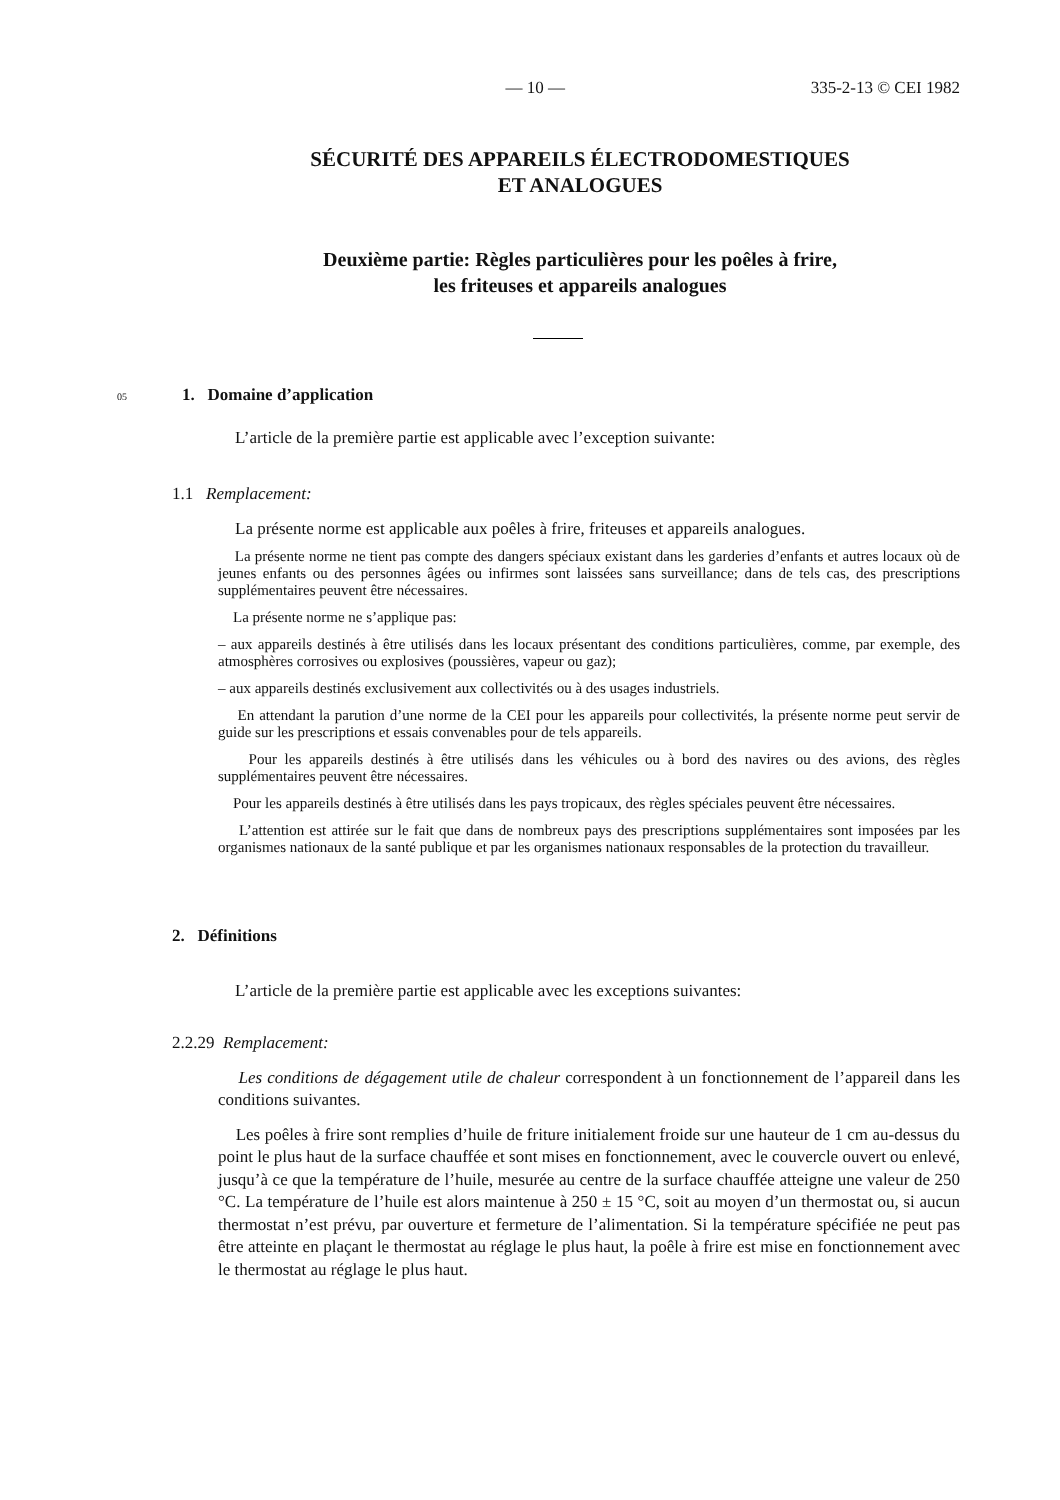— 10 — 335-2-13 © CEI 1982
SÉCURITÉ DES APPAREILS ÉLECTRODOMESTIQUES
ET ANALOGUES
Deuxième partie: Règles particulières pour les poêles à frire,
les friteuses et appareils analogues
05 1. Domaine d’application
L’article de la première partie est applicable avec l’exception suivante:
1.1 Remplacement:
La présente norme est applicable aux poêles à frire, friteuses et appareils analogues.
La présente norme ne tient pas compte des dangers spéciaux existant dans les garderies d’enfants et autres locaux où de jeunes enfants ou des personnes âgées ou infirmes sont laissées sans surveillance; dans de tels cas, des prescriptions supplémentaires peuvent être nécessaires.
La présente norme ne s’applique pas:
– aux appareils destinés à être utilisés dans les locaux présentant des conditions particulières, comme, par exemple, des atmosphères corrosives ou explosives (poussières, vapeur ou gaz);
– aux appareils destinés exclusivement aux collectivités ou à des usages industriels.
En attendant la parution d’une norme de la CEI pour les appareils pour collectivités, la présente norme peut servir de guide sur les prescriptions et essais convenables pour de tels appareils.
Pour les appareils destinés à être utilisés dans les véhicules ou à bord des navires ou des avions, des règles supplémentaires peuvent être nécessaires.
Pour les appareils destinés à être utilisés dans les pays tropicaux, des règles spéciales peuvent être nécessaires.
L’attention est attirée sur le fait que dans de nombreux pays des prescriptions supplémentaires sont imposées par les organismes nationaux de la santé publique et par les organismes nationaux responsables de la protection du travailleur.
2. Définitions
L’article de la première partie est applicable avec les exceptions suivantes:
2.2.29 Remplacement:
Les conditions de dégagement utile de chaleur correspondent à un fonctionnement de l’appareil dans les conditions suivantes.
Les poêles à frire sont remplies d’huile de friture initialement froide sur une hauteur de 1 cm au-dessus du point le plus haut de la surface chauffée et sont mises en fonctionnement, avec le couvercle ouvert ou enlevé, jusqu’à ce que la température de l’huile, mesurée au centre de la surface chauffée atteigne une valeur de 250 °C. La température de l’huile est alors maintenue à 250 ± 15 °C, soit au moyen d’un thermostat ou, si aucun thermostat n’est prévu, par ouverture et fermeture de l’alimentation. Si la température spécifiée ne peut pas être atteinte en plaçant le thermostat au réglage le plus haut, la poêle à frire est mise en fonctionnement avec le thermostat au réglage le plus haut.